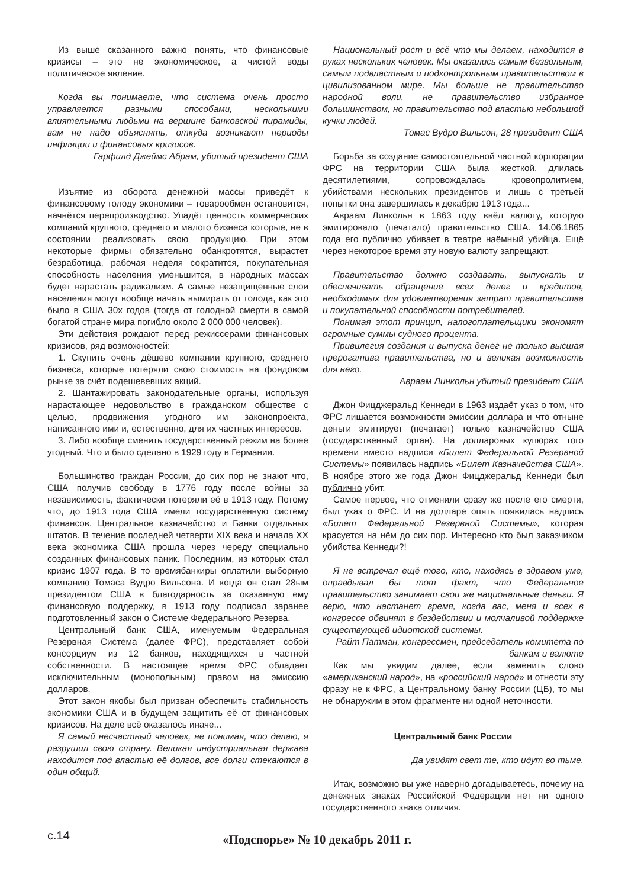Из выше сказанного важно понять, что финансовые кризисы – это не экономическое, а чистой воды политическое явление.
Когда вы понимаете, что система очень просто управляется разными способами, несколькими влиятельными людьми на вершине банковской пирамиды, вам не надо объяснять, откуда возникают периоды инфляции и финансовых кризисов.
Гарфилд Джеймс Абрам, убитый президент США
Изъятие из оборота денежной массы приведёт к финансовому голоду экономики – товарообмен остановится, начнётся перепроизводство. Упадёт ценность коммерческих компаний крупного, среднего и малого бизнеса которые, не в состоянии реализовать свою продукцию. При этом некоторые фирмы обязательно обанкротятся, вырастет безработица, рабочая неделя сократится, покупательная способность населения уменьшится, в народных массах будет нарастать радикализм. А самые незащищенные слои населения могут вообще начать вымирать от голода, как это было в США 30х годов (тогда от голодной смерти в самой богатой стране мира погибло около 2 000 000 человек).
Эти действия рождают перед режиссерами финансовых кризисов, ряд возможностей:
1. Скупить очень дёшево компании крупного, среднего бизнеса, которые потеряли свою стоимость на фондовом рынке за счёт подешевевших акций.
2. Шантажировать законодательные органы, используя нарастающее недовольство в гражданском обществе с целью, продвижения угодного им законопроекта, написанного ими и, естественно, для их частных интересов.
3. Либо вообще сменить государственный режим на более угодный. Что и было сделано в 1929 году в Германии.
Большинство граждан России, до сих пор не знают что, США получив свободу в 1776 году после войны за независимость, фактически потеряли её в 1913 году. Потому что, до 1913 года США имели государственную систему финансов, Центральное казначейство и Банки отдельных штатов. В течение последней четверти XIX века и начала XX века экономика США прошла через череду специально созданных финансовых паник. Последним, из которых стал кризис 1907 года. В то времябанкиры оплатили выборную компанию Томаса Вудро Вильсона. И когда он стал 28ым президентом США в благодарность за оказанную ему финансовую поддержку, в 1913 году подписал заранее подготовленный закон о Системе Федерального Резерва.
Центральный банк США, именуемым Федеральная Резервная Система (далее ФРС), представляет собой консорциум из 12 банков, находящихся в частной собственности. В настоящее время ФРС обладает исключительным (монопольным) правом на эмиссию долларов.
Этот закон якобы был призван обеспечить стабильность экономики США и в будущем защитить её от финансовых кризисов. На деле всё оказалось иначе...
Я самый несчастный человек, не понимая, что делаю, я разрушил свою страну. Великая индустриальная держава находится под властью её долгов, все долги стекаются в один общий.
Национальный рост и всё что мы делаем, находится в руках нескольких человек. Мы оказались самым безвольным, самым подвластным и подконтрольным правительством в цивилизованном мире. Мы больше не правительство народной воли, не правительство избранное большинством, но правительство под властью небольшой кучки людей.
Томас Вудро Вильсон, 28 президент США
Борьба за создание самостоятельной частной корпорации ФРС на территории США была жесткой, длилась десятилетиями, сопровождалась кровопролитием, убийствами нескольких президентов и лишь с третьей попытки она завершилась к декабрю 1913 года...
Авраам Линкольн в 1863 году ввёл валюту, которую эмитировало (печатало) правительство США. 14.06.1865 года его публично убивает в театре наёмный убийца. Ещё через некоторое время эту новую валюту запрещают.
Правительство должно создавать, выпускать и обеспечивать обращение всех денег и кредитов, необходимых для удовлетворения затрат правительства и покупательной способности потребителей.
Понимая этот принцип, налогоплательщики экономят огромные суммы судного процента.
Привилегия создания и выпуска денег не только высшая прерогатива правительства, но и великая возможность для него.
Авраам Линкольн убитый президент США
Джон Фицджеральд Кеннеди в 1963 издаёт указ о том, что ФРС лишается возможности эмиссии доллара и что отныне деньги эмитирует (печатает) только казначейство США (государственный орган). На долларовых купюрах того времени вместо надписи «Билет Федеральной Резервной Системы» появилась надпись «Билет Казначейства США». В ноябре этого же года Джон Фицджеральд Кеннеди был публично убит.
Самое первое, что отменили сразу же после его смерти, был указ о ФРС. И на долларе опять появилась надпись «Билет Федеральной Резервной Системы», которая красуется на нём до сих пор. Интересно кто был заказчиком убийства Кеннеди?!
Я не встречал ещё того, кто, находясь в здравом уме, оправдывал бы тот факт, что Федеральное правительство занимает свои же национальные деньги. Я верю, что настанет время, когда вас, меня и всех в конгрессе обвинят в бездействии и молчаливой поддержке существующей идиотской системы.
Райт Патман, конгрессмен, председатель комитета по банкам и валюте
Как мы увидим далее, если заменить слово «американский народ», на «российский народ» и отнести эту фразу не к ФРС, а Центральному банку России (ЦБ), то мы не обнаружим в этом фрагменте ни одной неточности.
Центральный банк России
Да увидят свет те, кто идут во тьме.
Итак, возможно вы уже наверно догадываетесь, почему на денежных знаках Российской Федерации нет ни одного государственного знака отличия.
с.14
«Подспорье» № 10 декабрь 2011 г.